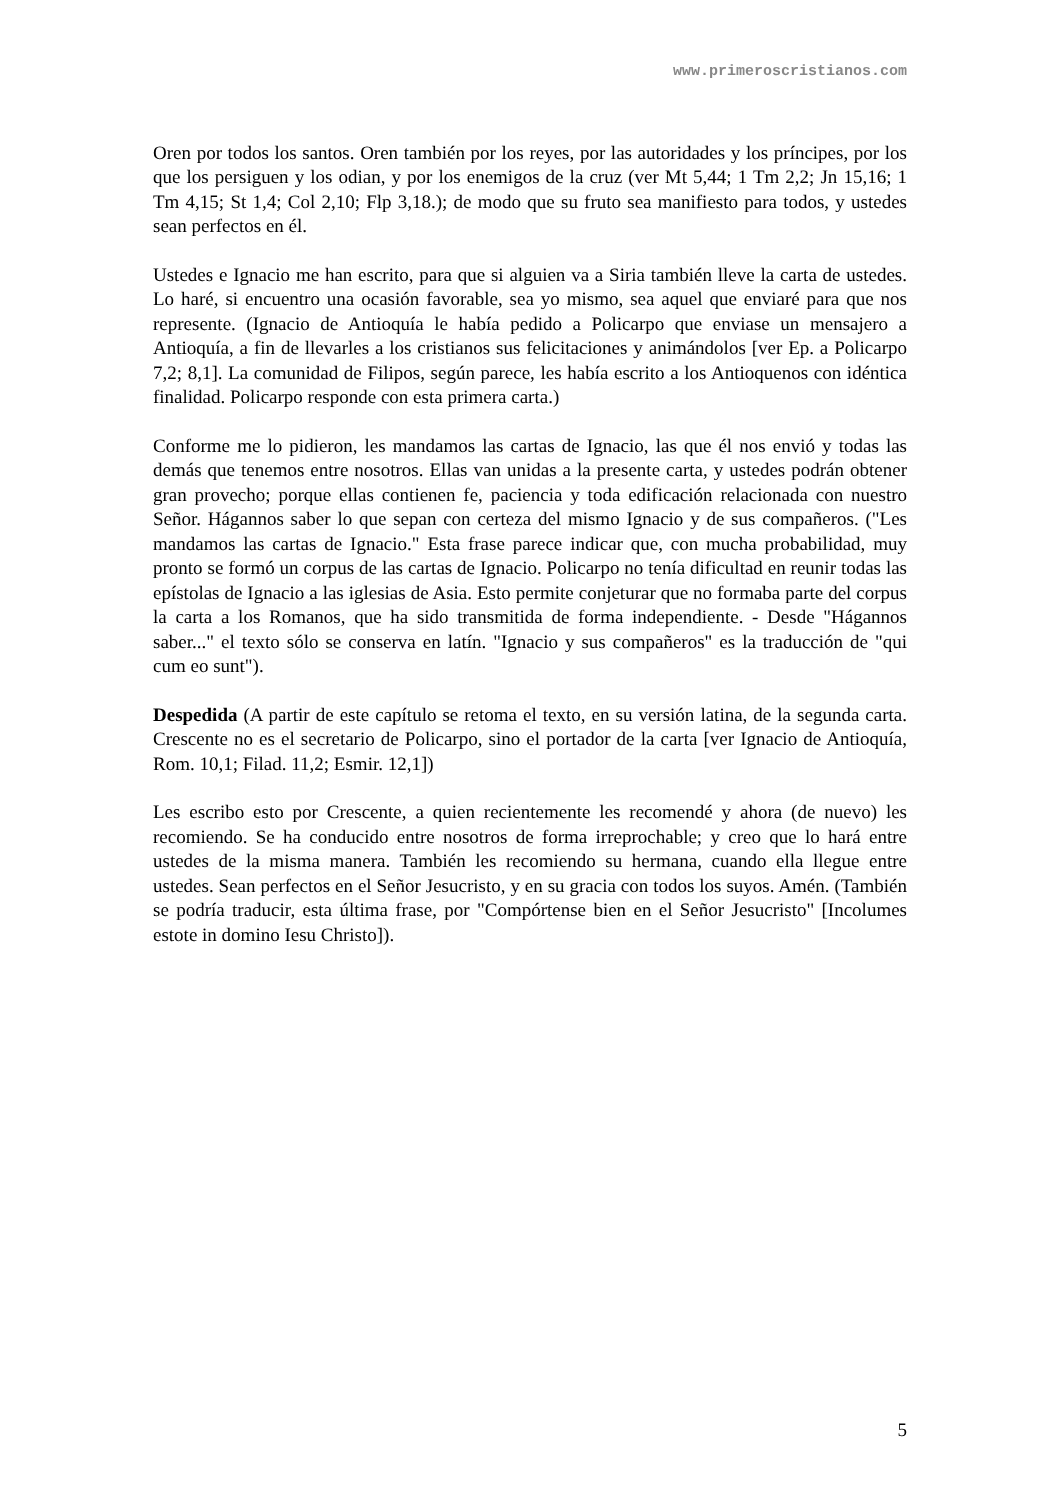www.primeroscristianos.com
Oren por todos los santos. Oren también por los reyes, por las autoridades y los príncipes, por los que los persiguen y los odian, y por los enemigos de la cruz (ver Mt 5,44; 1 Tm 2,2; Jn 15,16; 1 Tm 4,15; St 1,4; Col 2,10; Flp 3,18.); de modo que su fruto sea manifiesto para todos, y ustedes sean perfectos en él.
Ustedes e Ignacio me han escrito, para que si alguien va a Siria también lleve la carta de ustedes. Lo haré, si encuentro una ocasión favorable, sea yo mismo, sea aquel que enviaré para que nos represente. (Ignacio de Antioquía le había pedido a Policarpo que enviase un mensajero a Antioquía, a fin de llevarles a los cristianos sus felicitaciones y animándolos [ver Ep. a Policarpo 7,2; 8,1]. La comunidad de Filipos, según parece, les había escrito a los Antioquenos con idéntica finalidad. Policarpo responde con esta primera carta.)
Conforme me lo pidieron, les mandamos las cartas de Ignacio, las que él nos envió y todas las demás que tenemos entre nosotros. Ellas van unidas a la presente carta, y ustedes podrán obtener gran provecho; porque ellas contienen fe, paciencia y toda edificación relacionada con nuestro Señor. Hágannos saber lo que sepan con certeza del mismo Ignacio y de sus compañeros. ("Les mandamos las cartas de Ignacio." Esta frase parece indicar que, con mucha probabilidad, muy pronto se formó un corpus de las cartas de Ignacio. Policarpo no tenía dificultad en reunir todas las epístolas de Ignacio a las iglesias de Asia. Esto permite conjeturar que no formaba parte del corpus la carta a los Romanos, que ha sido transmitida de forma independiente. - Desde "Hágannos saber..." el texto sólo se conserva en latín. "Ignacio y sus compañeros" es la traducción de "qui cum eo sunt").
Despedida (A partir de este capítulo se retoma el texto, en su versión latina, de la segunda carta. Crescente no es el secretario de Policarpo, sino el portador de la carta [ver Ignacio de Antioquía, Rom. 10,1; Filad. 11,2; Esmir. 12,1])
Les escribo esto por Crescente, a quien recientemente les recomendé y ahora (de nuevo) les recomiendo. Se ha conducido entre nosotros de forma irreprochable; y creo que lo hará entre ustedes de la misma manera. También les recomiendo su hermana, cuando ella llegue entre ustedes. Sean perfectos en el Señor Jesucristo, y en su gracia con todos los suyos. Amén. (También se podría traducir, esta última frase, por "Compórtense bien en el Señor Jesucristo" [Incolumes estote in domino Iesu Christo]).
5